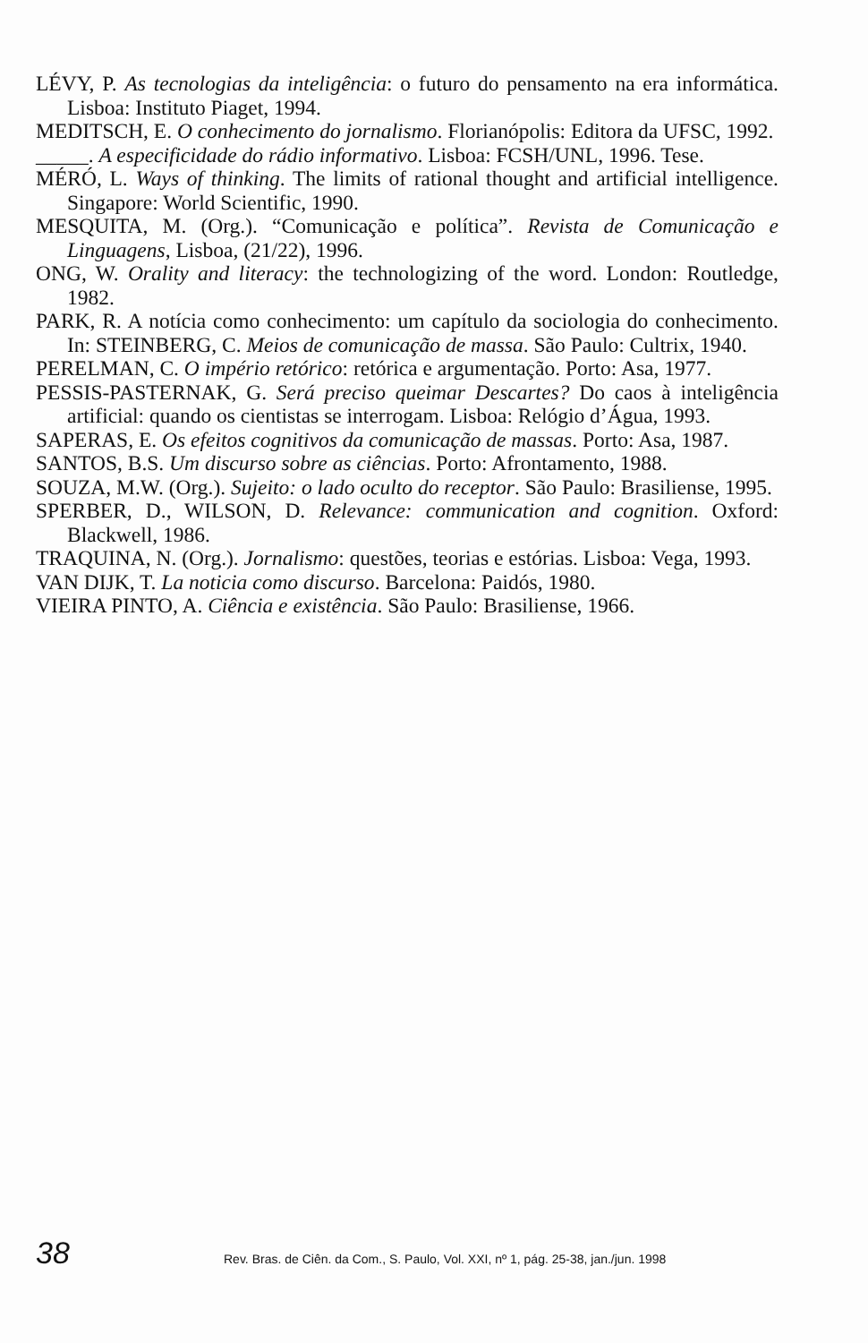LÉVY, P. As tecnologias da inteligência: o futuro do pensamento na era informática. Lisboa: Instituto Piaget, 1994.
MEDITSCH, E. O conhecimento do jornalismo. Florianópolis: Editora da UFSC, 1992.
_____. A especificidade do rádio informativo. Lisboa: FCSH/UNL, 1996. Tese.
MÉRÓ, L. Ways of thinking. The limits of rational thought and artificial intelligence. Singapore: World Scientific, 1990.
MESQUITA, M. (Org.). “Comunicação e política”. Revista de Comunicação e Linguagens, Lisboa, (21/22), 1996.
ONG, W. Orality and literacy: the technologizing of the word. London: Routledge, 1982.
PARK, R. A notícia como conhecimento: um capítulo da sociologia do conhecimento. In: STEINBERG, C. Meios de comunicação de massa. São Paulo: Cultrix, 1940.
PERELMAN, C. O império retórico: retórica e argumentação. Porto: Asa, 1977.
PESSIS-PASTERNAK, G. Será preciso queimar Descartes? Do caos à inteligência artificial: quando os cientistas se interrogam. Lisboa: Relógio d’Água, 1993.
SAPERAS, E. Os efeitos cognitivos da comunicação de massas. Porto: Asa, 1987.
SANTOS, B.S. Um discurso sobre as ciências. Porto: Afrontamento, 1988.
SOUZA, M.W. (Org.). Sujeito: o lado oculto do receptor. São Paulo: Brasiliense, 1995.
SPERBER, D., WILSON, D. Relevance: communication and cognition. Oxford: Blackwell, 1986.
TRAQUINA, N. (Org.). Jornalismo: questões, teorias e estórias. Lisboa: Vega, 1993.
VAN DIJK, T. La noticia como discurso. Barcelona: Paidós, 1980.
VIEIRA PINTO, A. Ciência e existência. São Paulo: Brasiliense, 1966.
38 Rev. Bras. de Ciên. da Com., S. Paulo, Vol. XXI, nº 1, pág. 25-38, jan./jun. 1998